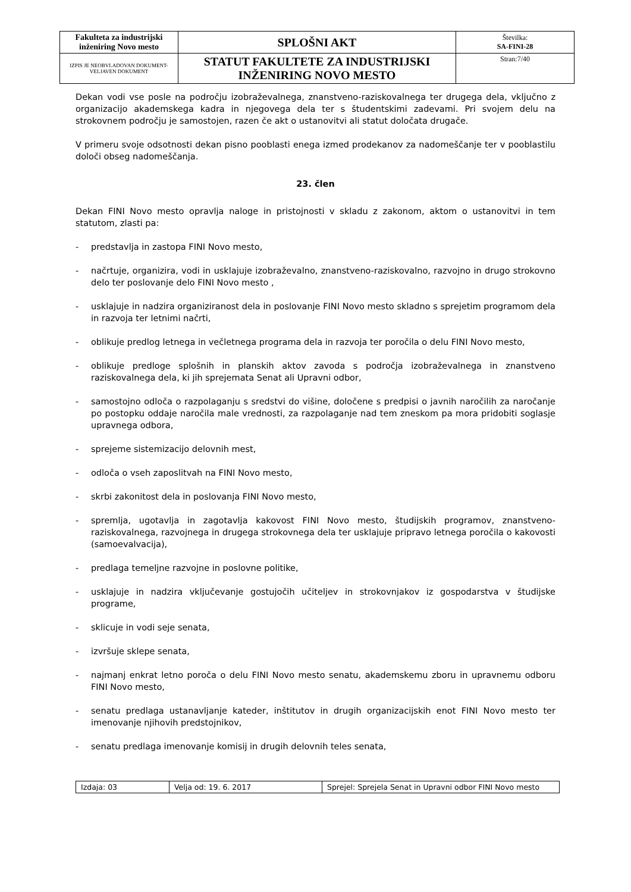| Fakulteta za industrijski inženiring Novo mesto | SPLOŠNI AKT | Številka: SA-FINI-28 |
| IZPIS JE NEOBVLADOVAN DOKUMENT-VELJAVEN DOKUMENT | STATUT FAKULTETE ZA INDUSTRIJSKI INŽENIRING NOVO MESTO | Stran:7/40 |
Dekan vodi vse posle na področju izobraževalnega, znanstveno-raziskovalnega ter drugega dela, vključno z organizacijo akademskega kadra in njegovega dela ter s študentskimi zadevami. Pri svojem delu na strokovnem področju je samostojen, razen če akt o ustanovitvi ali statut določata drugače.
V primeru svoje odsotnosti dekan pisno pooblasti enega izmed prodekanov za nadomeščanje ter v pooblastilu določi obseg nadomeščanja.
23. člen
Dekan FINI Novo mesto opravlja naloge in pristojnosti v skladu z zakonom, aktom o ustanovitvi in tem statutom, zlasti pa:
- predstavlja in zastopa FINI Novo mesto,
- načrtuje, organizira, vodi in usklajuje izobraževalno, znanstveno-raziskovalno, razvojno in drugo strokovno delo ter poslovanje delo FINI Novo mesto ,
- usklajuje in nadzira organiziranost dela in poslovanje FINI Novo mesto skladno s sprejetim programom dela in razvoja ter letnimi načrti,
- oblikuje predlog letnega in večletnega programa dela in razvoja ter poročila o delu FINI Novo mesto,
- oblikuje predloge splošnih in planskih aktov zavoda s področja izobraževalnega in znanstveno raziskovalnega dela, ki jih sprejemata Senat ali Upravni odbor,
- samostojno odloča o razpolaganju s sredstvi do višine, določene s predpisi o javnih naročilih za naročanje po postopku oddaje naročila male vrednosti, za razpolaganje nad tem zneskom pa mora pridobiti soglasje upravnega odbora,
- sprejeme sistemizacijo delovnih mest,
- odloča o vseh zaposlitvah na FINI Novo mesto,
- skrbi zakonitost dela in poslovanja FINI Novo mesto,
- spremlja, ugotavlja in zagotavlja kakovost FINI Novo mesto, študijskih programov, znanstveno-raziskovalnega, razvojnega in drugega strokovnega dela ter usklajuje pripravo letnega poročila o kakovosti (samoevalvacija),
- predlaga temeljne razvojne in poslovne politike,
- usklajuje in nadzira vključevanje gostujočih učiteljev in strokovnjakov iz gospodarstva v študijske programe,
- sklicuje in vodi seje senata,
- izvršuje sklepe senata,
- najmanj enkrat letno poroča o delu FINI Novo mesto senatu, akademskemu zboru in upravnemu odboru FINI Novo mesto,
- senatu predlaga ustanavljanje kateder, inštitutov in drugih organizacijskih enot FINI Novo mesto ter imenovanje njihovih predstojnikov,
- senatu predlaga imenovanje komisij in drugih delovnih teles senata,
| Izdaja: 03 | Velja od: 19. 6. 2017 | Sprejel: Sprejela Senat in Upravni odbor FINI Novo mesto |